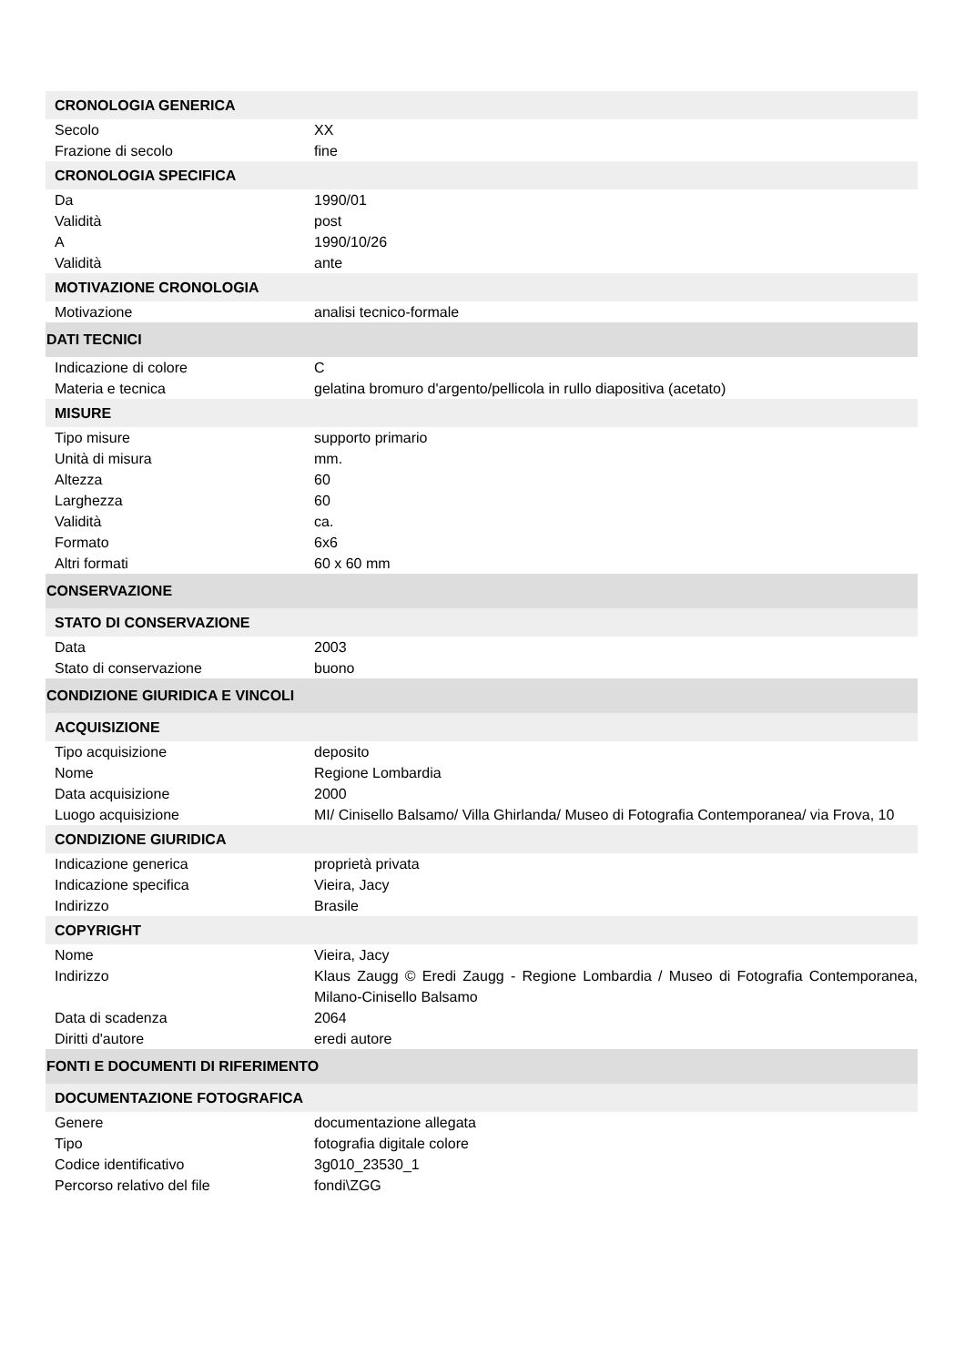| CRONOLOGIA GENERICA | |
| Secolo | XX |
| Frazione di secolo | fine |
| CRONOLOGIA SPECIFICA | |
| Da | 1990/01 |
| Validità | post |
| A | 1990/10/26 |
| Validità | ante |
| MOTIVAZIONE CRONOLOGIA | |
| Motivazione | analisi tecnico-formale |
| DATI TECNICI | |
| Indicazione di colore | C |
| Materia e tecnica | gelatina bromuro d'argento/pellicola in rullo diapositiva (acetato) |
| MISURE | |
| Tipo misure | supporto primario |
| Unità di misura | mm. |
| Altezza | 60 |
| Larghezza | 60 |
| Validità | ca. |
| Formato | 6x6 |
| Altri formati | 60 x 60 mm |
| CONSERVAZIONE | |
| STATO DI CONSERVAZIONE | |
| Data | 2003 |
| Stato di conservazione | buono |
| CONDIZIONE GIURIDICA E VINCOLI | |
| ACQUISIZIONE | |
| Tipo acquisizione | deposito |
| Nome | Regione Lombardia |
| Data acquisizione | 2000 |
| Luogo acquisizione | MI/ Cinisello Balsamo/ Villa Ghirlanda/ Museo di Fotografia Contemporanea/ via Frova, 10 |
| CONDIZIONE GIURIDICA | |
| Indicazione generica | proprietà privata |
| Indicazione specifica | Vieira, Jacy |
| Indirizzo | Brasile |
| COPYRIGHT | |
| Nome | Vieira, Jacy |
| Indirizzo | Klaus Zaugg © Eredi Zaugg - Regione Lombardia / Museo di Fotografia Contemporanea, Milano-Cinisello Balsamo |
| Data di scadenza | 2064 |
| Diritti d'autore | eredi autore |
| FONTI E DOCUMENTI DI RIFERIMENTO | |
| DOCUMENTAZIONE FOTOGRAFICA | |
| Genere | documentazione allegata |
| Tipo | fotografia digitale colore |
| Codice identificativo | 3g010_23530_1 |
| Percorso relativo del file | fondi\ZGG |